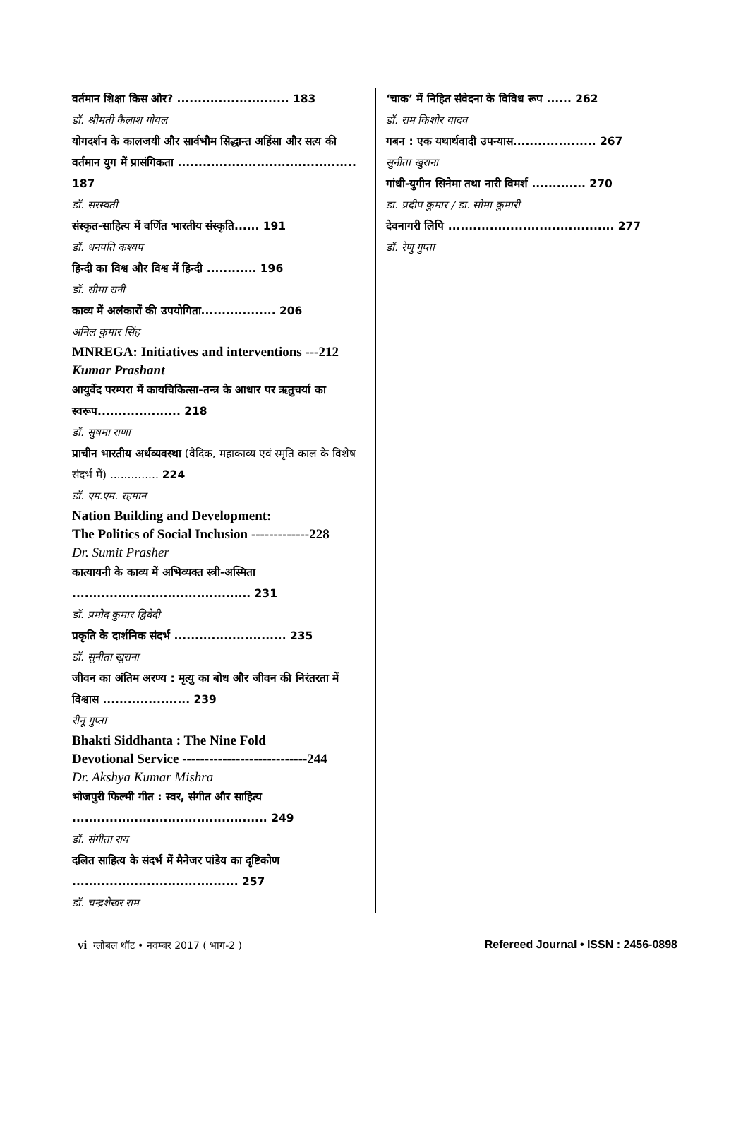वर्तमान शिक्षा किस ओर? ........................... 183
डॉ. श्रीमती कैलाश गोयल
योगदर्शन के कालजयी और सार्वभौम सिद्धान्त अहिंसा और सत्य की वर्तमान युग में प्रासंगिकता ........................................... 187
डॉ. सरस्वती
संस्कृत-साहित्य में वर्णित भारतीय संस्कृति...... 191
डॉ. धनपति कश्यप
हिन्दी का विश्व और विश्व में हिन्दी ............ 196
डॉ. सीमा रानी
काव्य में अलंकारों की उपयोगिता.................. 206
अनिल कुमार सिंह
MNREGA: Initiatives and interventions ---212
Kumar Prashant
आयुर्वेद परम्परा में कायचिकित्सा-तन्त्र के आधार पर ऋतुचर्या का स्वरूप.................... 218
डॉ. सुषमा राणा
प्राचीन भारतीय अर्थव्यवस्था (वैदिक, महाकाव्य एवं स्मृति काल के विशेष संदर्भ में) .............. 224
डॉ. एम.एम. रहमान
Nation Building and Development:
The Politics of Social Inclusion -------------228
Dr. Sumit Prasher
कात्यायनी के काव्य में अभिव्यक्त स्त्री-अस्मिता ........................................... 231
डॉ. प्रमोद कुमार द्विवेदी
प्रकृति के दार्शनिक संदर्भ ........................... 235
डॉ. सुनीता खुराना
जीवन का अंतिम अरण्य : मृत्यु का बोध और जीवन की निरंतरता में विश्वास ..................... 239
रीनू गुप्ता
Bhakti Siddhanta : The Nine Fold
Devotional Service ----------------------------244
Dr. Akshya Kumar Mishra
भोजपुरी फिल्मी गीत : स्वर, संगीत और साहित्य ............................................... 249
डॉ. संगीता राय
दलित साहित्य के संदर्भ में मैनेजर पांडेय का दृष्टिकोण ........................................ 257
डॉ. चन्द्रशेखर राम
‘चाक’ में निहित संवेदना के विविध रूप ...... 262
डॉ. राम किशोर यादव
गबन : एक यथार्थवादी उपन्यास.................... 267
सुनीता खुराना
गांधी-युगीन सिनेमा तथा नारी विमर्श ............. 270
डा. प्रदीप कुमार / डा. सोमा कुमारी
देवनागरी लिपि ........................................ 277
डॉ. रेणु गुप्ता
vi ग्लोबल थॉट • नवम्बर 2017 ( भाग-2 )
Refereed Journal • ISSN : 2456-0898